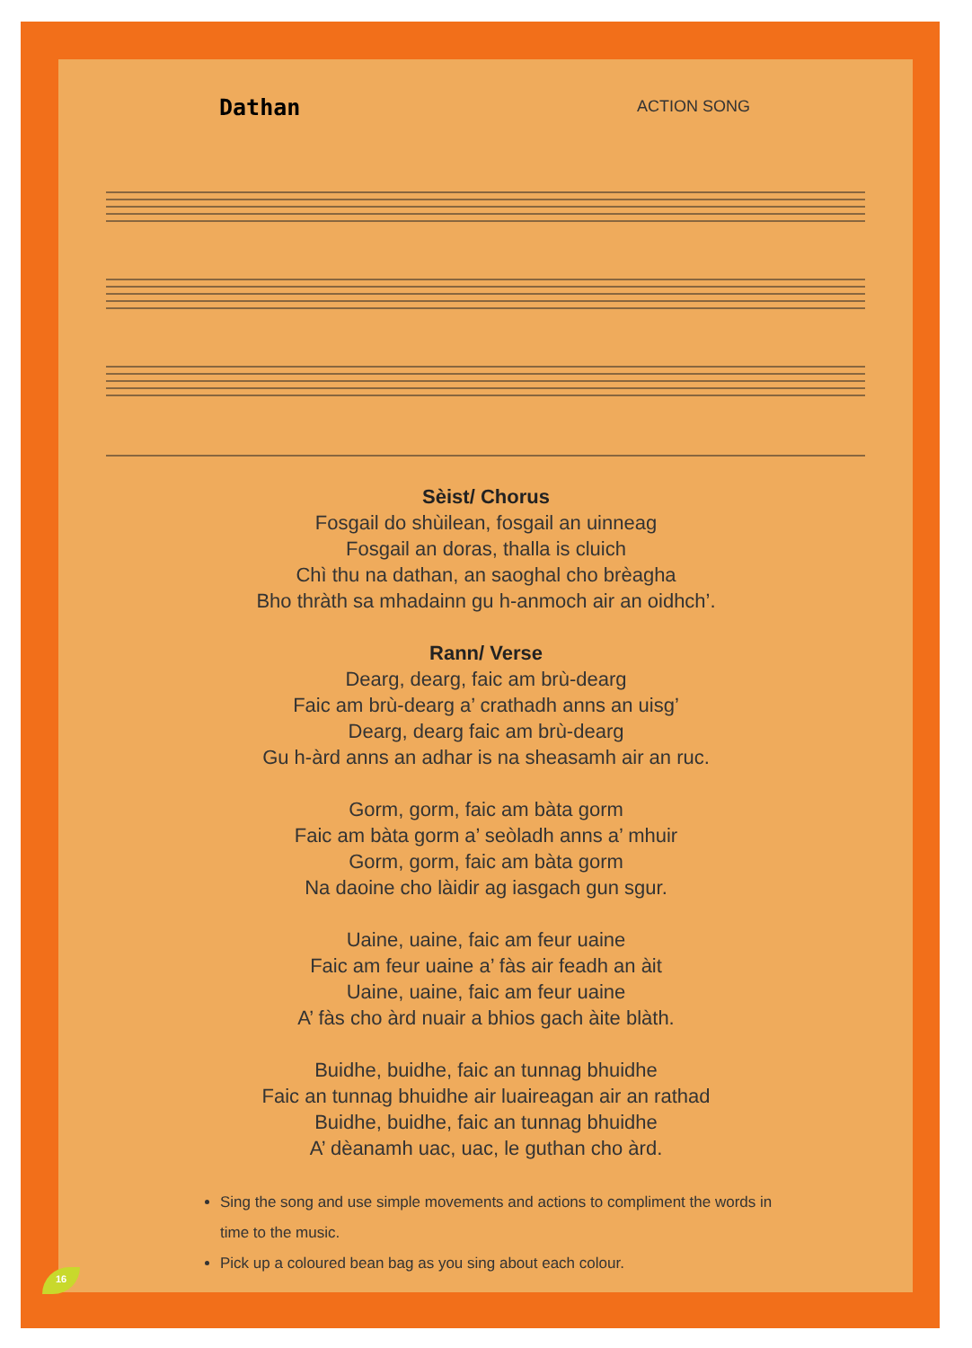Dathan
ACTION SONG
Sèist/ Chorus
Fosgail do shùilean, fosgail an uinneag
Fosgail an doras, thalla is cluich
Chì thu na dathan, an saoghal cho brèagha
Bho thràth sa mhadainn gu h-anmoch air an oidhch’.
Rann/ Verse
Dearg, dearg, faic am brù-dearg
Faic am brù-dearg a’ crathadh anns an uisg’
Dearg, dearg faic am brù-dearg
Gu h-àrd anns an adhar is na sheasamh air an ruc.
Gorm, gorm, faic am bàta gorm
Faic am bàta gorm a’ seòladh anns a’ mhuir
Gorm, gorm, faic am bàta gorm
Na daoine cho làidir ag iasgach gun sgur.
Uaine, uaine, faic am feur uaine
Faic am feur uaine a’ fàs air feadh an àit
Uaine, uaine, faic am feur uaine
A’ fàs cho àrd nuair a bhios gach àite blàth.
Buidhe, buidhe, faic an tunnag bhuidhe
Faic an tunnag bhuidhe air luaireagan air an rathad
Buidhe, buidhe, faic an tunnag bhuidhe
A’ dèanamh uac, uac, le guthan cho àrd.
Sing the song and use simple movements and actions to compliment the words in time to the music.
Pick up a coloured bean bag as you sing about each colour.
16